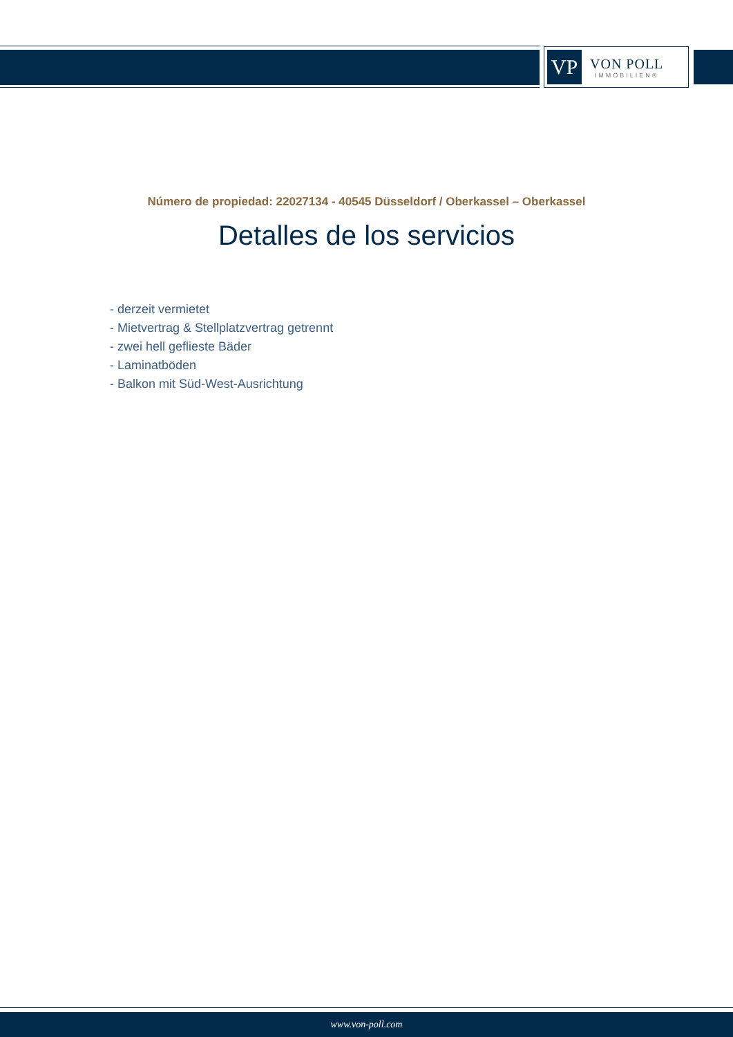VP
VON POLL
IMMOBILIEN®
Número de propiedad: 22027134 - 40545 Düsseldorf / Oberkassel – Oberkassel
Detalles de los servicios
- derzeit vermietet
- Mietvertrag & Stellplatzvertrag getrennt
- zwei hell geflieste Bäder
- Laminatböden
- Balkon mit Süd-West-Ausrichtung
www.von-poll.com